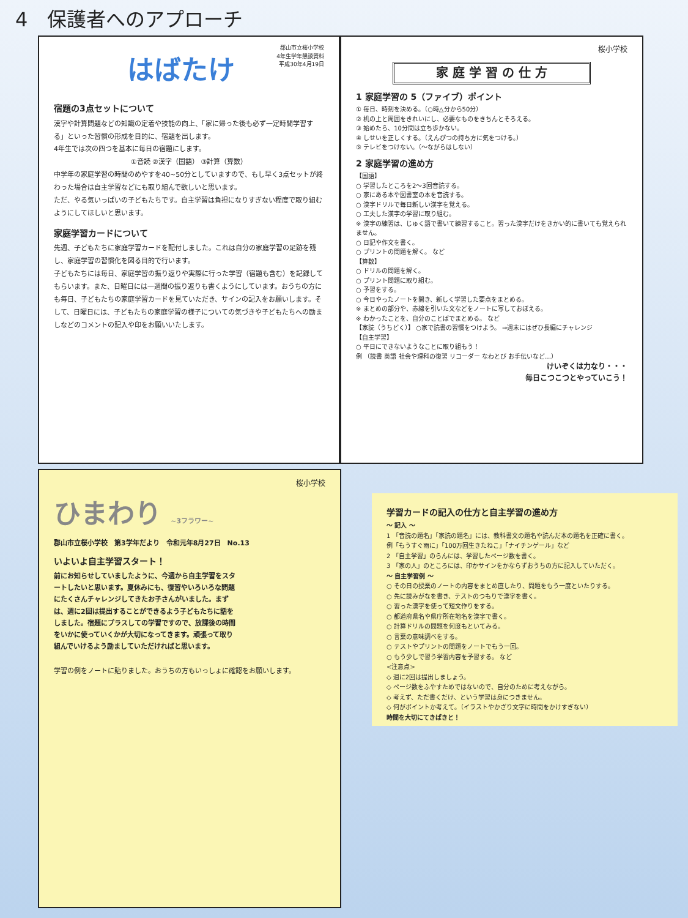4　保護者へのアプローチ
郡山市立桜小学校
4年生学年懇談資料
平成30年4月19日
はばたけ
宿題の3点セットについて
漢字や計算問題などの知識の定着や技能の向上、「家に帰った後も必ず一定時間学習する」といった習慣の形成を目的に、宿題を出します。
4年生では次の四つを基本に毎日の宿題にします。
①音読 ②漢字（国語） ③計算（算数）
中学年の家庭学習の時間のめやすを40~50分としていますので、もし早く3点セットが終わった場合は自主学習などにも取り組んで欲しいと思います。
ただ、やる気いっぱいの子どもたちです。自主学習は負担になりすぎない程度で取り組むようにしてほしいと思います。
家庭学習カードについて
先週、子どもたちに家庭学習カードを配付しました。これは自分の家庭学習の足跡を残し、家庭学習の習慣化を図る目的で行います。
子どもたちには毎日、家庭学習の振り返りや実際に行った学習（宿題も含む）を記録してもらいます。また、日曜日には一週間の振り返りも書くようにしています。おうちの方にも毎日、子どもたちの家庭学習カードを見ていただき、サインの記入をお願いします。そして、日曜日には、子どもたちの家庭学習の様子についての気づきや子どもたちへの励ましなどのコメントの記入や印をお願いいたします。
桜小学校
家 庭 学 習 の 仕 方
1 家庭学習の 5（ファイブ）ポイント
① 毎日、時刻を決める。（○時△分から50分）
② 机の上と周囲をきれいにし、必要なものをきちんとそろえる。
③ 始めたら、10分間は立ち歩かない。
④ しせいを正しくする。（えんぴつの持ち方に気をつける。）
⑤ テレビをつけない。（～ながらはしない）
2 家庭学習の進め方
【国語】
○ 学習したところを2～3回音読する。
○ 家にある本や図書室の本を音読する。
○ 漢字ドリルで毎日新しい漢字を覚える。
○ 工夫した漢字の学習に取り組む。
※ 漢字の練習は、じゅく語で書いて練習すること。習った漢字だけをきかい的に書いても覚えられません。
○ 日記や作文を書く。
○ プリントの問題を解く。 など
【算数】
○ ドリルの問題を解く。
○ プリント問題に取り組む。
○ 予習をする。
○ 今日やったノートを開き、新しく学習した要点をまとめる。
※ まとめの部分や、赤線を引いた文などをノートに写しておぼえる。
※ わかったことを、自分のことばでまとめる。 など
【家読（うちどく）】 ○家で読書の習慣をつけよう。 ⇒週末にはぜひ長編にチャレンジ
【自主学習】
○ 平日にできないようなことに取り組もう！
例 （読書 英語 社会や理科の復習 リコーダー なわとび お手伝いなど…）
けいぞくは力なり・・・
毎日こつこつとやっていこう！
桜小学校
ひまわり ~3フラワー~
郡山市立桜小学校　第3学年だより　令和元年8月27日　No.13
いよいよ自主学習スタート！
前にお知らせしていましたように、今週から自主学習をスタートしたいと思います。夏休みにも、復習やいろいろな問題にたくさんチャレンジしてきたお子さんがいました。まずは、週に2回は提出することができるよう子どもたちに話をしました。宿題にプラスしての学習ですので、放課後の時間をいかに使っていくかが大切になってきます。頑張って取り組んでいけるよう励ましていただければと思います。
学習の例をノートに貼りました。おうちの方もいっしょに確認をお願いします。
学習カードの記入の仕方と自主学習の進め方
～ 記入 ～
1 「音読の題名」「家読の題名」には、教科書文の題名や読んだ本の題名を正確に書く。
例「もうすぐ雨に」「100万回生きたねこ」「ナイチンゲール」など
2 「自主学習」のらんには、学習したページ数を書く。
3 「家の人」のところには、印かサインをかならずおうちの方に記入していただく。
～ 自主学習例 ～
○ その日の授業のノートの内容をまとめ直したり、問題をもう一度といたりする。
○ 先に読みがなを書き、テストのつもりで漢字を書く。
○ 習った漢字を使って短文作りをする。
○ 都道府県名や県庁所在地名を漢字で書く。
○ 計算ドリルの問題を何度もといてみる。
○ 言葉の意味調べをする。
○ テストやプリントの問題をノートでもう一回。
○ もう少しで習う学習内容を予習する。 など
<注意点>
◇ 週に2回は提出しましょう。
◇ ページ数をふやすためではないので、自分のために考えながら。
◇ 考えず、ただ書くだけ、という学習は身につきません。
◇ 何がポイントか考えて。（イラストやかざり文字に時間をかけすぎない）
時間を大切にてきぱきと！